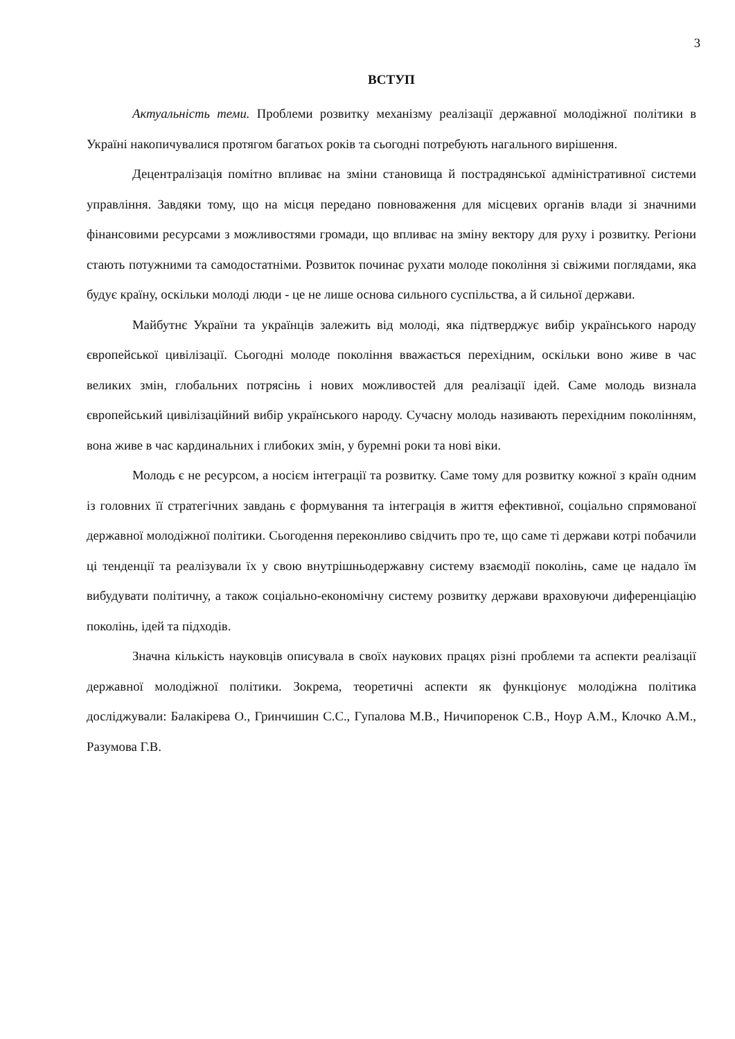3
ВСТУП
Актуальність теми. Проблеми розвитку механізму реалізації державної молодіжної політики в Україні накопичувалися протягом багатьох років та сьогодні потребують нагального вирішення.
Децентралізація помітно впливає на зміни становища й пострадянської адміністративної системи управління. Завдяки тому, що на місця передано повноваження для місцевих органів влади зі значними фінансовими ресурсами з можливостями громади, що впливає на зміну вектору для руху і розвитку. Регіони стають потужними та самодостатніми. Розвиток починає рухати молоде покоління зі свіжими поглядами, яка будує країну, оскільки молоді люди - це не лише основа сильного суспільства, а й сильної держави.
Майбутнє України та українців залежить від молоді, яка підтверджує вибір українського народу європейської цивілізації. Сьогодні молоде покоління вважається перехідним, оскільки воно живе в час великих змін, глобальних потрясінь і нових можливостей для реалізації ідей. Саме молодь визнала європейський цивілізаційний вибір українського народу. Сучасну молодь називають перехідним поколінням, вона живе в час кардинальних і глибоких змін, у буремні роки та нові віки.
Молодь є не ресурсом, а носієм інтеграції та розвитку. Саме тому для розвитку кожної з країн одним із головних її стратегічних завдань є формування та інтеграція в життя ефективної, соціально спрямованої державної молодіжної політики. Сьогодення переконливо свідчить про те, що саме ті держави котрі побачили ці тенденції та реалізували їх у свою внутрішньодержавну систему взаємодії поколінь, саме це надало їм вибудувати політичну, а також соціально-економічну систему розвитку держави враховуючи диференціацію поколінь, ідей та підходів.
Значна кількість науковців описувала в своїх наукових працях різні проблеми та аспекти реалізації державної молодіжної політики. Зокрема, теоретичні аспекти як функціонує молодіжна політика досліджували: Балакірева О., Гринчишин С.С., Гупалова М.В., Ничипоренок С.В., Ноур А.М., Клочко А.М., Разумова Г.В.